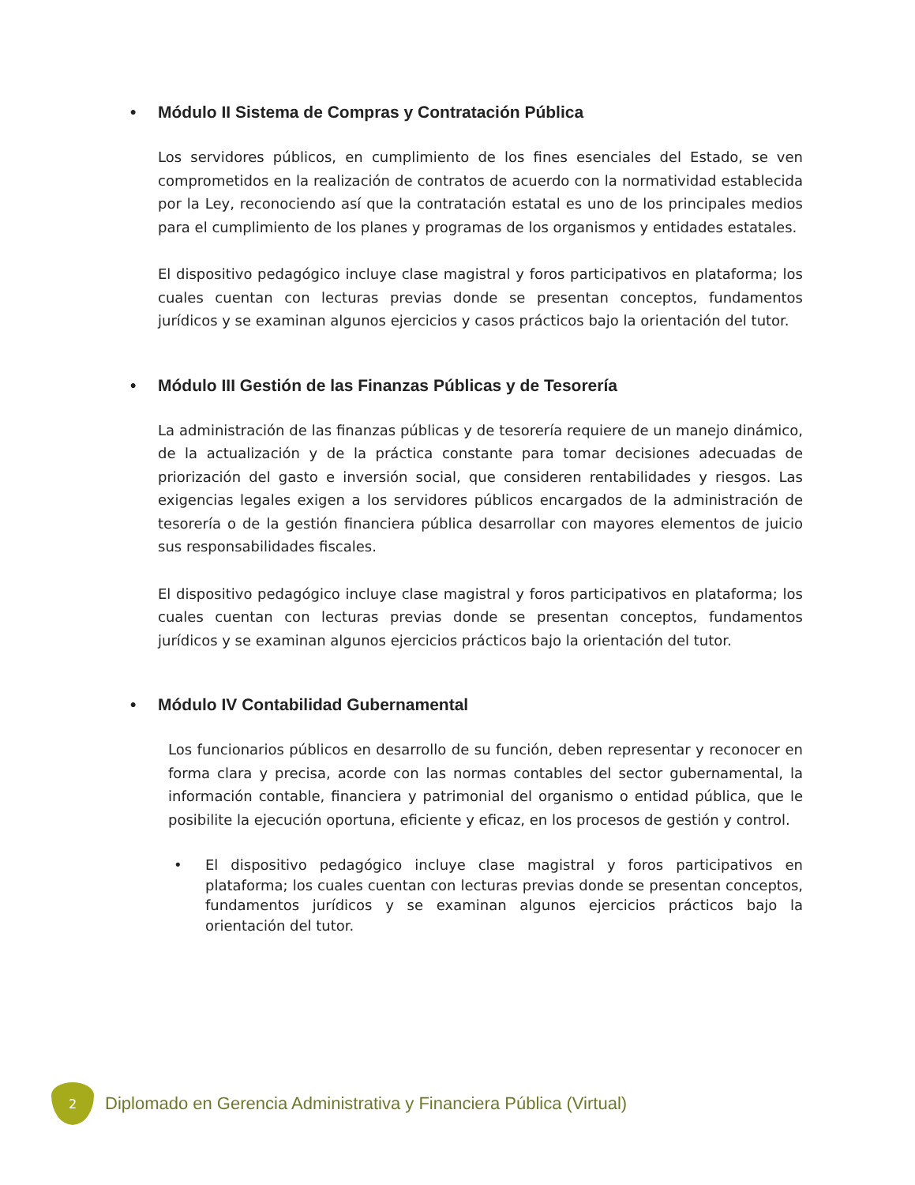• Módulo II Sistema de Compras y Contratación Pública
Los servidores públicos, en cumplimiento de los fines esenciales del Estado, se ven comprometidos en la realización de contratos de acuerdo con la normatividad establecida por la Ley, reconociendo así que la contratación estatal es uno de los principales medios para el cumplimiento de los planes y programas de los organismos y entidades estatales.
El dispositivo pedagógico incluye clase magistral y foros participativos en plataforma; los cuales cuentan con lecturas previas donde se presentan conceptos, fundamentos jurídicos y se examinan algunos ejercicios y casos prácticos bajo la orientación del tutor.
• Módulo III Gestión de las Finanzas Públicas y de Tesorería
La administración de las finanzas públicas y de tesorería requiere de un manejo dinámico, de la actualización y de la práctica constante para tomar decisiones adecuadas de priorización del gasto e inversión social, que consideren rentabilidades y riesgos. Las exigencias legales exigen a los servidores públicos encargados de la administración de tesorería o de la gestión financiera pública desarrollar con mayores elementos de juicio sus responsabilidades fiscales.
El dispositivo pedagógico incluye clase magistral y foros participativos en plataforma; los cuales cuentan con lecturas previas donde se presentan conceptos, fundamentos jurídicos y se examinan algunos ejercicios prácticos bajo la orientación del tutor.
• Módulo IV Contabilidad Gubernamental
Los funcionarios públicos en desarrollo de su función, deben representar y reconocer en forma clara y precisa, acorde con las normas contables del sector gubernamental, la información contable, financiera y patrimonial del organismo o entidad pública, que le posibilite la ejecución oportuna, eficiente y eficaz, en los procesos de gestión y control.
• El dispositivo pedagógico incluye clase magistral y foros participativos en plataforma; los cuales cuentan con lecturas previas donde se presentan conceptos, fundamentos jurídicos y se examinan algunos ejercicios prácticos bajo la orientación del tutor.
2
Diplomado en Gerencia Administrativa y Financiera Pública (Virtual)